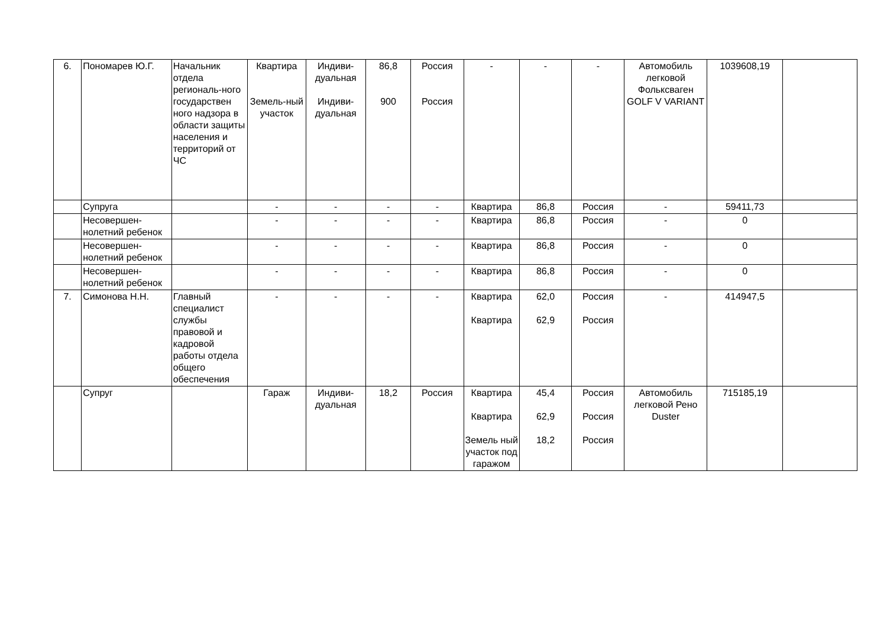| 6. | Пономарев Ю.Г. | Начальник отдела региональ-ного государствен ного надзора в области защиты населения и территорий от ЧС | Квартира Земель-ный участок | Индиви-дуальная Индиви-дуальная | 86,8 900 | Россия Россия | - | - | - | Автомобиль легковой Фольксваген GOLF V VARIANT | 1039608,19 | |
| | Супруга | | - | - | - | - | Квартира | 86,8 | Россия | - | 59411,73 | |
| | Несовершен-нолетний ребенок | | - | - | - | - | Квартира | 86,8 | Россия | - | 0 | |
| | Несовершен-нолетний ребенок | | - | - | - | - | Квартира | 86,8 | Россия | - | 0 | |
| | Несовершен-нолетний ребенок | | - | - | - | - | Квартира | 86,8 | Россия | - | 0 | |
| 7. | Симонова Н.Н. | Главный специалист службы правовой и кадровой работы отдела общего обеспечения | - | - | - | - | Квартира Квартира | 62,0 62,9 | Россия Россия | - | 414947,5 | |
| | Супруг | | Гараж | Индиви-дуальная | 18,2 | Россия | Квартира Квартира Земель ный участок под гаражом | 45,4 62,9 18,2 | Россия Россия Россия | Автомобиль легковой Рено Duster | 715185,19 | |